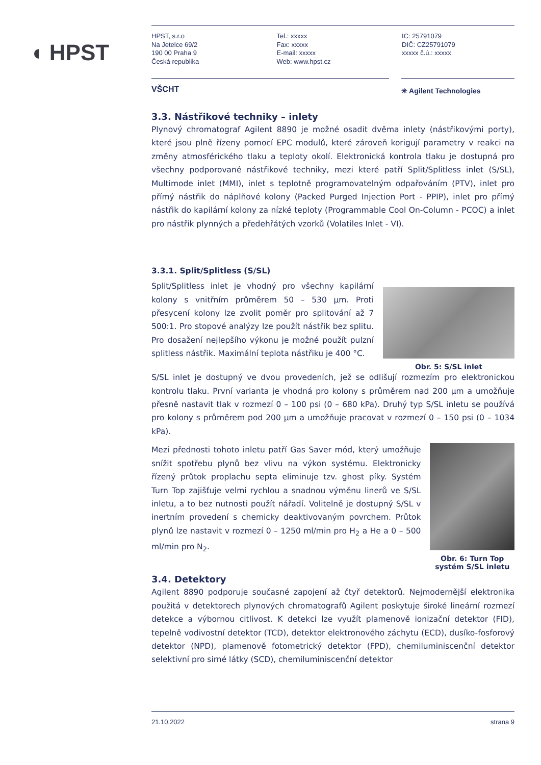◖ HPST
HPST, s.r.o
Na Jetelce 69/2
190 00 Praha 9
Česká republika
Tel.: xxxxx
Fax: xxxxx
E-mail: xxxxx
Web: www.hpst.cz
IC: 25791079
DIČ: CZ25791079
xxxxx č.ú.: xxxxx
VŠCHT
✳ Agilent Technologies
3.3. Nástřikové techniky – inlety
Plynový chromatograf Agilent 8890 je možné osadit dvěma inlety (nástřikovými porty), které jsou plně řízeny pomocí EPC modulů, které zároveň korigují parametry v reakci na změny atmosférického tlaku a teploty okolí. Elektronická kontrola tlaku je dostupná pro všechny podporované nástřikové techniky, mezi které patří Split/Splitless inlet (S/SL), Multimode inlet (MMI), inlet s teplotně programovatelným odpařováním (PTV), inlet pro přímý nástřik do náplňové kolony (Packed Purged Injection Port - PPIP), inlet pro přímý nástřik do kapilární kolony za nízké teploty (Programmable Cool On-Column - PCOC) a inlet pro nástřik plynných a předehřátých vzorků (Volatiles Inlet - VI).
3.3.1. Split/Splitless (S/SL)
Split/Splitless inlet je vhodný pro všechny kapilární kolony s vnitřním průměrem 50 – 530 µm. Proti přesycení kolony lze zvolit poměr pro splitování až 7 500:1. Pro stopové analýzy lze použít nástřik bez splitu. Pro dosažení nejlepšího výkonu je možné použít pulzní splitless nástřik. Maximální teplota nástřiku je 400 °C.
Obr. 5: S/SL inlet
S/SL inlet je dostupný ve dvou provedeních, jež se odlišují rozmezím pro elektronickou kontrolu tlaku. První varianta je vhodná pro kolony s průměrem nad 200 µm a umožňuje přesně nastavit tlak v rozmezí 0 – 100 psi (0 – 680 kPa). Druhý typ S/SL inletu se používá pro kolony s průměrem pod 200 µm a umožňuje pracovat v rozmezí 0 – 150 psi (0 – 1034 kPa).
Mezi přednosti tohoto inletu patří Gas Saver mód, který umožňuje snížit spotřebu plynů bez vlivu na výkon systému. Elektronicky řízený průtok proplachu septa eliminuje tzv. ghost píky. Systém Turn Top zajišťuje velmi rychlou a snadnou výměnu linerů ve S/SL inletu, a to bez nutnosti použít nářadí. Volitelně je dostupný S/SL v inertním provedení s chemicky deaktivovaným povrchem. Průtok plynů lze nastavit v rozmezí 0 – 1250 ml/min pro H<sub>2</sub> a He a 0 – 500 ml/min pro N<sub>2</sub>.
Obr. 6: Turn Top systém S/SL inletu
3.4. Detektory
Agilent 8890 podporuje současné zapojení až čtyř detektorů. Nejmodernější elektronika použitá v detektorech plynových chromatografů Agilent poskytuje široké lineární rozmezí detekce a výbornou citlivost. K detekci lze využít plamenově ionizační detektor (FID), tepelně vodivostní detektor (TCD), detektor elektronového záchytu (ECD), dusíko-fosforový detektor (NPD), plamenově fotometrický detektor (FPD), chemiluminiscenční detektor selektivní pro sirné látky (SCD), chemiluminiscenční detektor
21.10.2022 strana 9